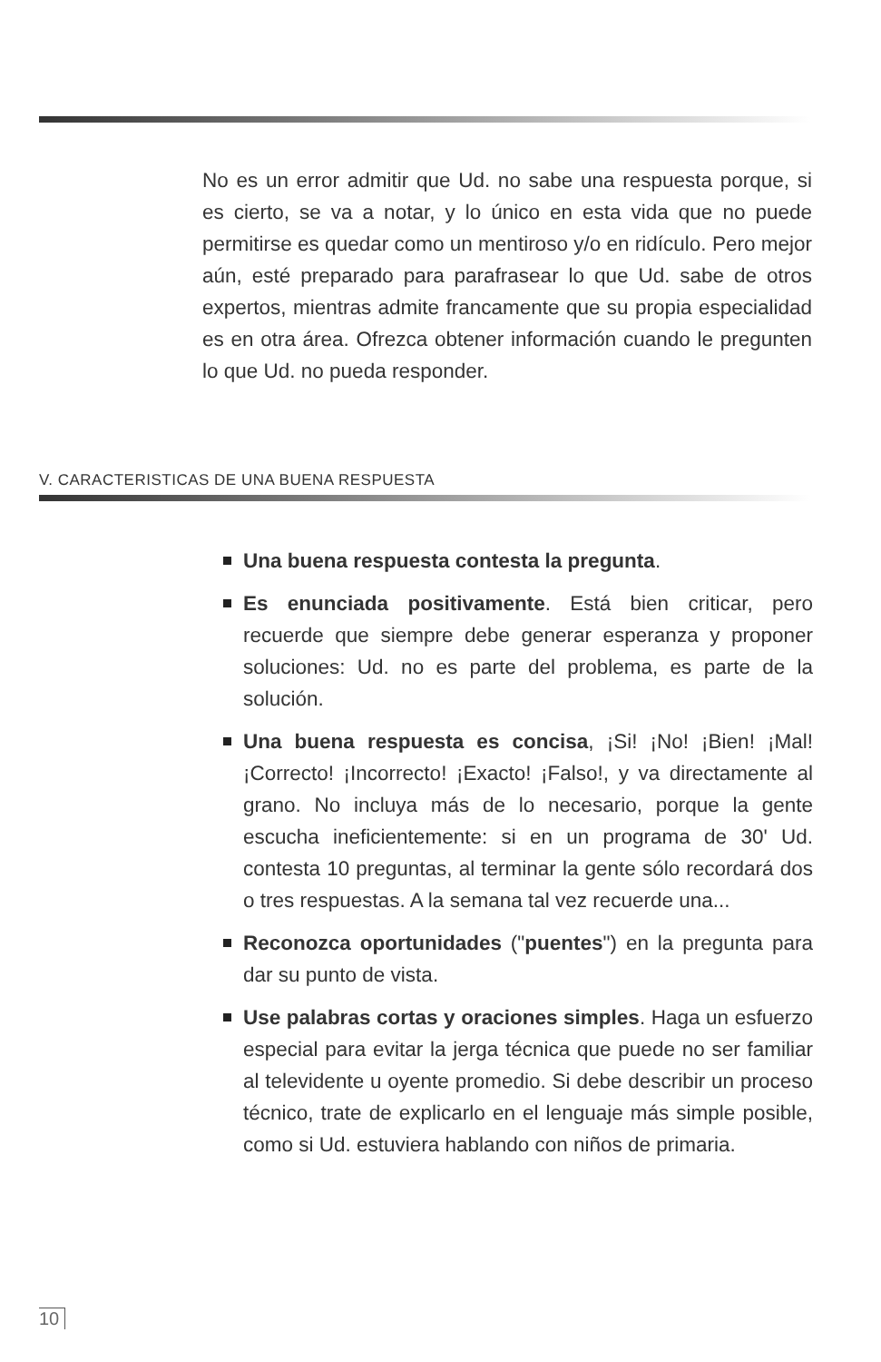No es un error admitir que Ud. no sabe una respuesta porque, si es cierto, se va a notar, y lo único en esta vida que no puede permitirse es quedar como un mentiroso y/o en ridículo. Pero mejor aún, esté preparado para parafrasear lo que Ud. sabe de otros expertos, mientras admite francamente que su propia especialidad es en otra área. Ofrezca obtener información cuando le pregunten lo que Ud. no pueda responder.
V. CARACTERISTICAS DE UNA BUENA RESPUESTA
Una buena respuesta contesta la pregunta.
Es enunciada positivamente. Está bien criticar, pero recuerde que siempre debe generar esperanza y proponer soluciones: Ud. no es parte del problema, es parte de la solución.
Una buena respuesta es concisa, ¡Si! ¡No! ¡Bien! ¡Mal! ¡Correcto! ¡Incorrecto! ¡Exacto! ¡Falso!, y va directamente al grano. No incluya más de lo necesario, porque la gente escucha ineficientemente: si en un programa de 30' Ud. contesta 10 preguntas, al terminar la gente sólo recordará dos o tres respuestas. A la semana tal vez recuerde una...
Reconozca oportunidades ("puentes") en la pregunta para dar su punto de vista.
Use palabras cortas y oraciones simples. Haga un esfuerzo especial para evitar la jerga técnica que puede no ser familiar al televidente u oyente promedio. Si debe describir un proceso técnico, trate de explicarlo en el lenguaje más simple posible, como si Ud. estuviera hablando con niños de primaria.
10